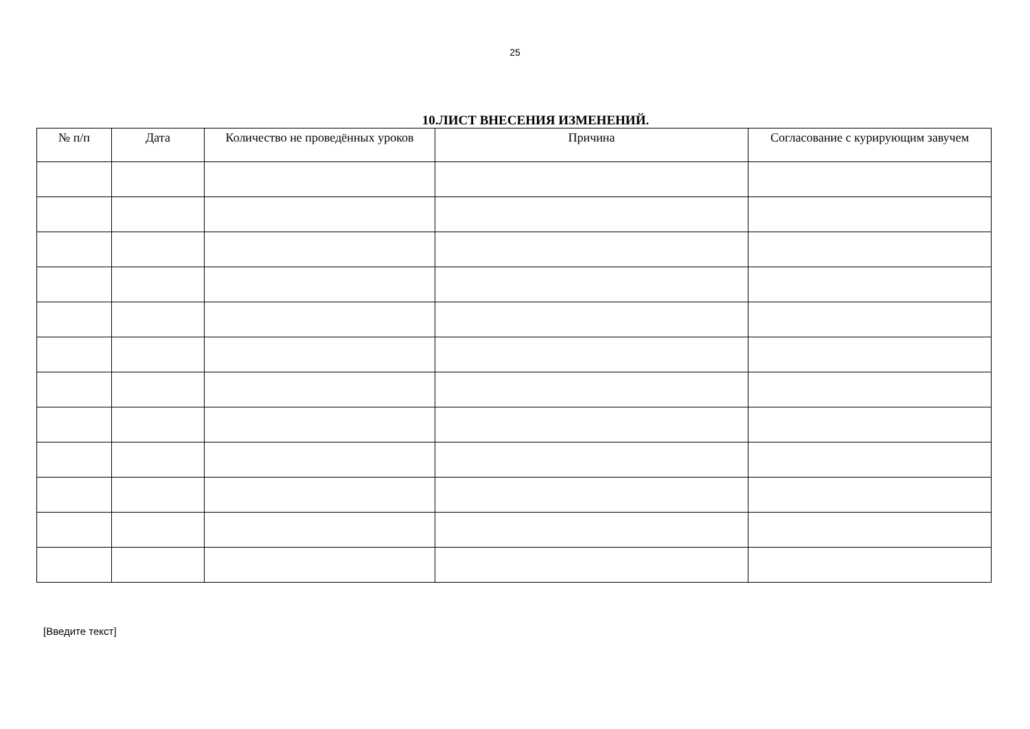25
10.ЛИСТ ВНЕСЕНИЯ ИЗМЕНЕНИЙ.
| № п/п | Дата | Количество не проведённых уроков | Причина | Согласование с курирующим завучем |
| --- | --- | --- | --- | --- |
[Введите текст]